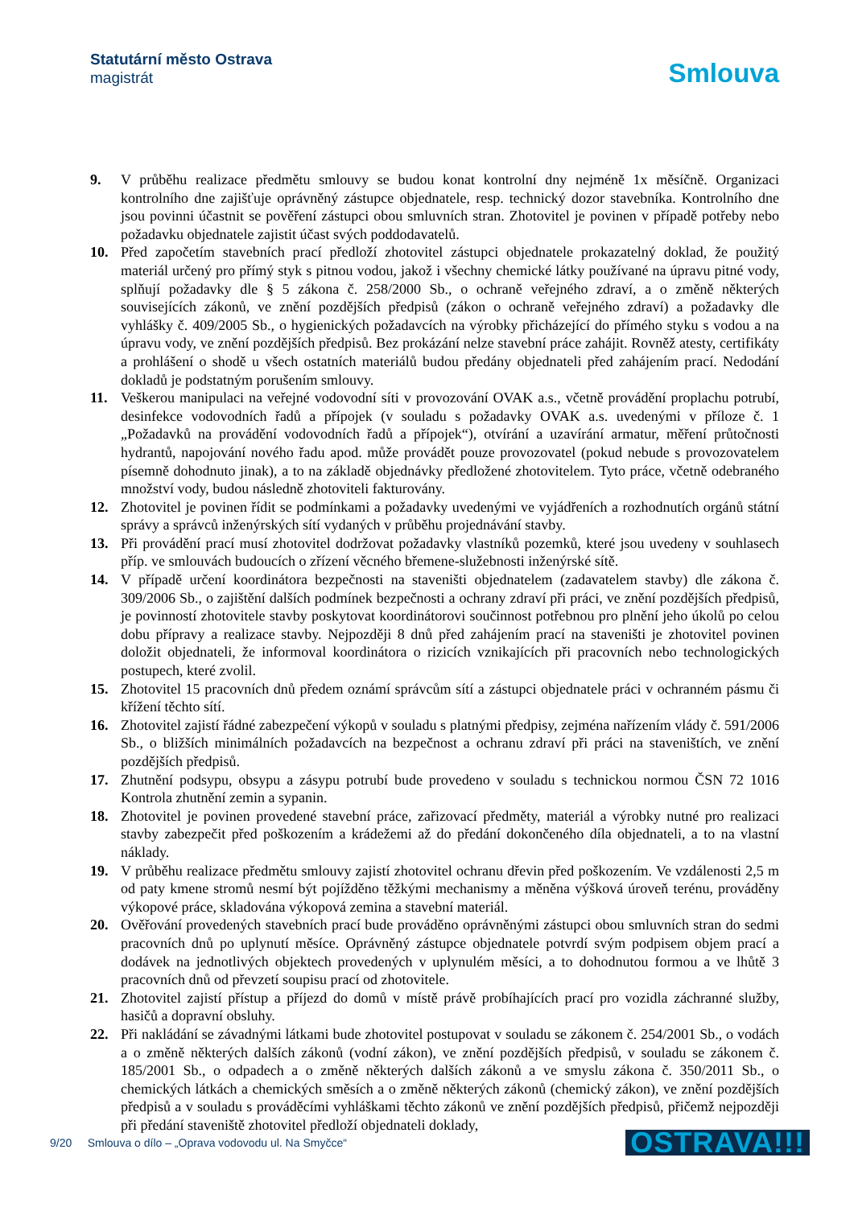Statutární město Ostrava
magistrát
Smlouva
9. V průběhu realizace předmětu smlouvy se budou konat kontrolní dny nejméně 1x měsíčně. Organizaci kontrolního dne zajišťuje oprávněný zástupce objednatele, resp. technický dozor stavebníka. Kontrolního dne jsou povinni účastnit se pověření zástupci obou smluvních stran. Zhotovitel je povinen v případě potřeby nebo požadavku objednatele zajistit účast svých poddodavatelů.
10. Před započetím stavebních prací předloží zhotovitel zástupci objednatele prokazatelný doklad, že použitý materiál určený pro přímý styk s pitnou vodou, jakož i všechny chemické látky používané na úpravu pitné vody, splňují požadavky dle § 5 zákona č. 258/2000 Sb., o ochraně veřejného zdraví, a o změně některých souvisejících zákonů, ve znění pozdějších předpisů (zákon o ochraně veřejného zdraví) a požadavky dle vyhlášky č. 409/2005 Sb., o hygienických požadavcích na výrobky přicházející do přímého styku s vodou a na úpravu vody, ve znění pozdějších předpisů. Bez prokázání nelze stavební práce zahájit. Rovněž atesty, certifikáty a prohlášení o shodě u všech ostatních materiálů budou předány objednateli před zahájením prací. Nedodání dokladů je podstatným porušením smlouvy.
11. Veškerou manipulaci na veřejné vodovodní síti v provozování OVAK a.s., včetně provádění proplachu potrubí, desinfekce vodovodních řadů a přípojek (v souladu s požadavky OVAK a.s. uvedenými v příloze č. 1 „Požadavků na provádění vodovodních řadů a přípojek“), otvírání a uzavírání armatur, měření průtočnosti hydrantů, napojování nového řadu apod. může provádět pouze provozovatel (pokud nebude s provozovatelem písemně dohodnuto jinak), a to na základě objednávky předložené zhotovitelem. Tyto práce, včetně odebraného množství vody, budou následně zhotoviteli fakturovány.
12. Zhotovitel je povinen řídit se podmínkami a požadavky uvedenými ve vyjádřeních a rozhodnutích orgánů státní správy a správců inženýrských sítí vydaných v průběhu projednávání stavby.
13. Při provádění prací musí zhotovitel dodržovat požadavky vlastníků pozemků, které jsou uvedeny v souhlasech příp. ve smlouvách budoucích o zřízení věcného břemene-služebnosti inženýrské sítě.
14. V případě určení koordinátora bezpečnosti na staveništi objednatelem (zadavatelem stavby) dle zákona č. 309/2006 Sb., o zajištění dalších podmínek bezpečnosti a ochrany zdraví při práci, ve znění pozdějších předpisů, je povinností zhotovitele stavby poskytovat koordinátorovi součinnost potřebnou pro plnění jeho úkolů po celou dobu přípravy a realizace stavby. Nejpozději 8 dnů před zahájením prací na staveništi je zhotovitel povinen doložit objednateli, že informoval koordinátora o rizicích vznikajících při pracovních nebo technologických postupech, které zvolil.
15. Zhotovitel 15 pracovních dnů předem oznámí správcům sítí a zástupci objednatele práci v ochranném pásmu či křížení těchto sítí.
16. Zhotovitel zajistí řádné zabezpečení výkopů v souladu s platnými předpisy, zejména nařízením vlády č. 591/2006 Sb., o bližších minimálních požadavcích na bezpečnost a ochranu zdraví při práci na staveništích, ve znění pozdějších předpisů.
17. Zhutnění podsypu, obsypu a zásypu potrubí bude provedeno v souladu s technickou normou ČSN 72 1016 Kontrola zhutnění zemin a sypanin.
18. Zhotovitel je povinen provedené stavební práce, zařizovací předměty, materiál a výrobky nutné pro realizaci stavby zabezpečit před poškozením a krádežemi až do předání dokončeného díla objednateli, a to na vlastní náklady.
19. V průběhu realizace předmětu smlouvy zajistí zhotovitel ochranu dřevin před poškozením. Ve vzdálenosti 2,5 m od paty kmene stromů nesmí být pojížděno těžkými mechanismy a měněna výšková úroveň terénu, prováděny výkopové práce, skladována výkopová zemina a stavební materiál.
20. Ověřování provedených stavebních prací bude prováděno oprávněnými zástupci obou smluvních stran do sedmi pracovních dnů po uplynutí měsíce. Oprávněný zástupce objednatele potvrdí svým podpisem objem prací a dodávek na jednotlivých objektech provedených v uplynulém měsíci, a to dohodnutou formou a ve lhůtě 3 pracovních dnů od převzetí soupisu prací od zhotovitele.
21. Zhotovitel zajistí přístup a příjezd do domů v místě právě probíhajících prací pro vozidla záchranné služby, hasičů a dopravní obsluhy.
22. Při nakládání se závadnými látkami bude zhotovitel postupovat v souladu se zákonem č. 254/2001 Sb., o vodách a o změně některých dalších zákonů (vodní zákon), ve znění pozdějších předpisů, v souladu se zákonem č. 185/2001 Sb., o odpadech a o změně některých dalších zákonů a ve smyslu zákona č. 350/2011 Sb., o chemických látkách a chemických směsích a o změně některých zákonů (chemický zákon), ve znění pozdějších předpisů a v souladu s prováděcími vyhláškami těchto zákonů ve znění pozdějších předpisů, přičemž nejpozději při předání staveniště zhotovitel předloží objednateli doklady,
9/20 Smlouva o dílo – „Oprava vodovodu ul. Na Smyčce“OSTRAVA!!!